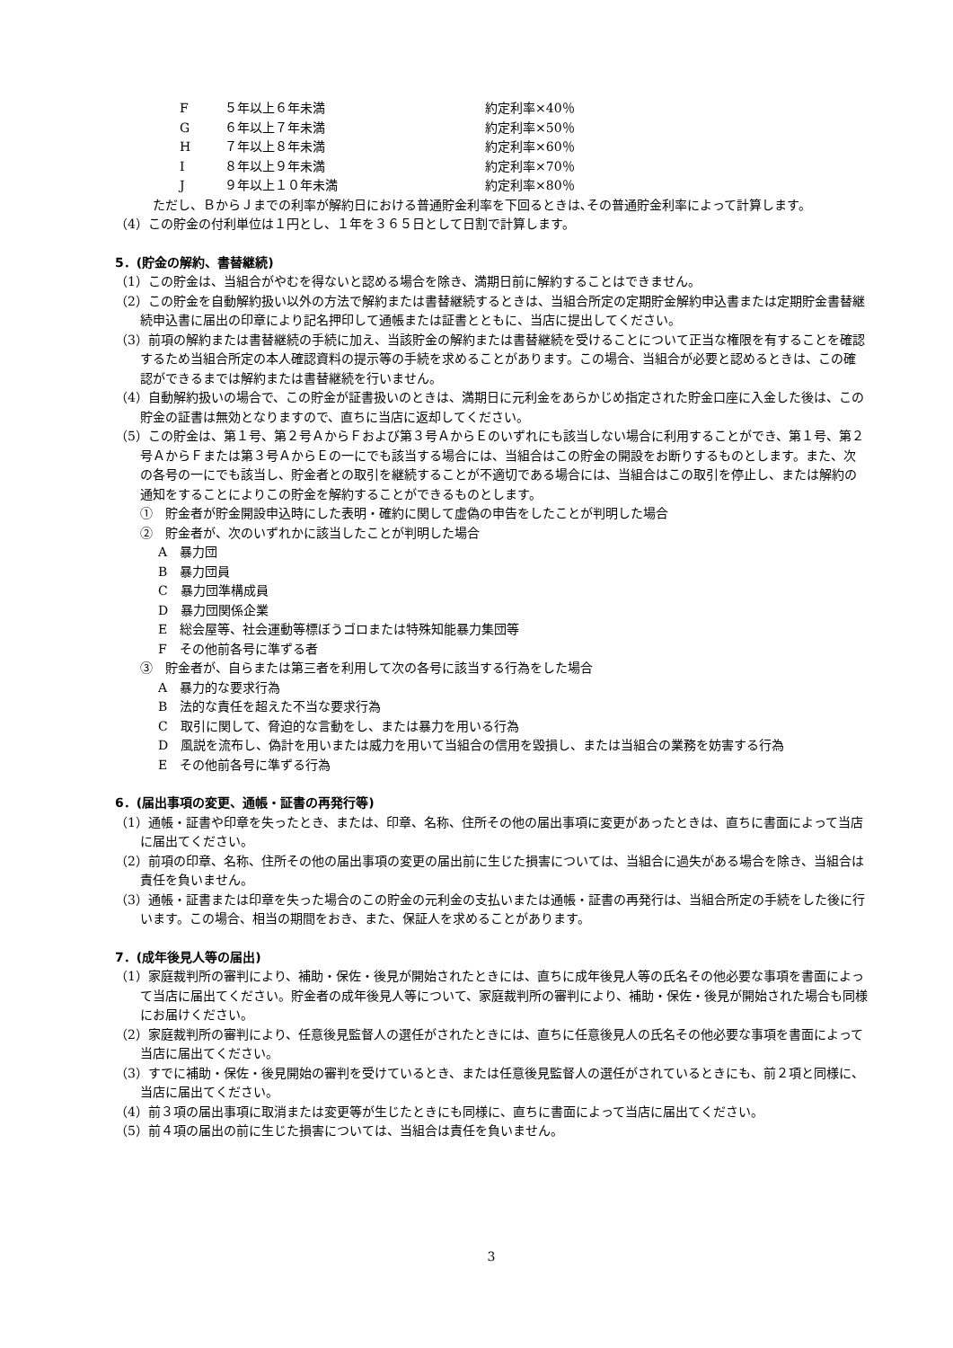F ５年以上６年未満 約定利率×40％
G ６年以上７年未満 約定利率×50％
H ７年以上８年未満 約定利率×60％
I ８年以上９年未満 約定利率×70％
J ９年以上１０年未満 約定利率×80％
　ただし、ＢからＪまでの利率が解約日における普通貯金利率を下回るときは､その普通貯金利率によって計算します。
（4）この貯金の付利単位は１円とし、１年を３６５日として日割で計算します。
5．(貯金の解約、書替継続)
（1）この貯金は、当組合がやむを得ないと認める場合を除き、満期日前に解約することはできません。
（2）この貯金を自動解約扱い以外の方法で解約または書替継続するときは、当組合所定の定期貯金解約申込書または定期貯金書替継続申込書に届出の印章により記名押印して通帳または証書とともに、当店に提出してください。
（3）前項の解約または書替継続の手続に加え、当該貯金の解約または書替継続を受けることについて正当な権限を有することを確認するため当組合所定の本人確認資料の提示等の手続を求めることがあります。この場合、当組合が必要と認めるときは、この確認ができるまでは解約または書替継続を行いません。
（4）自動解約扱いの場合で、この貯金が証書扱いのときは、満期日に元利金をあらかじめ指定された貯金口座に入金した後は、この貯金の証書は無効となりますので、直ちに当店に返却してください。
（5）この貯金は、第１号、第２号ＡからＦおよび第３号ＡからＥのいずれにも該当しない場合に利用することができ、第１号、第２号ＡからＦまたは第３号ＡからＥの一にでも該当する場合には、当組合はこの貯金の開設をお断りするものとします。また、次の各号の一にでも該当し、貯金者との取引を継続することが不適切である場合には、当組合はこの取引を停止し、または解約の通知をすることによりこの貯金を解約することができるものとします。
①　貯金者が貯金開設申込時にした表明・確約に関して虚偽の申告をしたことが判明した場合
②　貯金者が、次のいずれかに該当したことが判明した場合
A　暴力団
B　暴力団員
C　暴力団準構成員
D　暴力団関係企業
E　総会屋等、社会運動等標ぼうゴロまたは特殊知能暴力集団等
F　その他前各号に準ずる者
③　貯金者が、自らまたは第三者を利用して次の各号に該当する行為をした場合
A　暴力的な要求行為
B　法的な責任を超えた不当な要求行為
C　取引に関して、脅迫的な言動をし、または暴力を用いる行為
D　風説を流布し、偽計を用いまたは威力を用いて当組合の信用を毀損し、または当組合の業務を妨害する行為
E　その他前各号に準ずる行為
6．(届出事項の変更、通帳・証書の再発行等)
（1）通帳・証書や印章を失ったとき、または、印章、名称、住所その他の届出事項に変更があったときは、直ちに書面によって当店に届出てください。
（2）前項の印章、名称、住所その他の届出事項の変更の届出前に生じた損害については、当組合に過失がある場合を除き、当組合は責任を負いません。
（3）通帳・証書または印章を失った場合のこの貯金の元利金の支払いまたは通帳・証書の再発行は、当組合所定の手続をした後に行います。この場合、相当の期間をおき、また、保証人を求めることがあります。
7．(成年後見人等の届出)
（1）家庭裁判所の審判により、補助・保佐・後見が開始されたときには、直ちに成年後見人等の氏名その他必要な事項を書面によって当店に届出てください。貯金者の成年後見人等について、家庭裁判所の審判により、補助・保佐・後見が開始された場合も同様にお届けください。
（2）家庭裁判所の審判により、任意後見監督人の選任がされたときには、直ちに任意後見人の氏名その他必要な事項を書面によって当店に届出てください。
（3）すでに補助・保佐・後見開始の審判を受けているとき、または任意後見監督人の選任がされているときにも、前２項と同様に、当店に届出てください。
（4）前３項の届出事項に取消または変更等が生じたときにも同様に、直ちに書面によって当店に届出てください。
（5）前４項の届出の前に生じた損害については、当組合は責任を負いません。
3